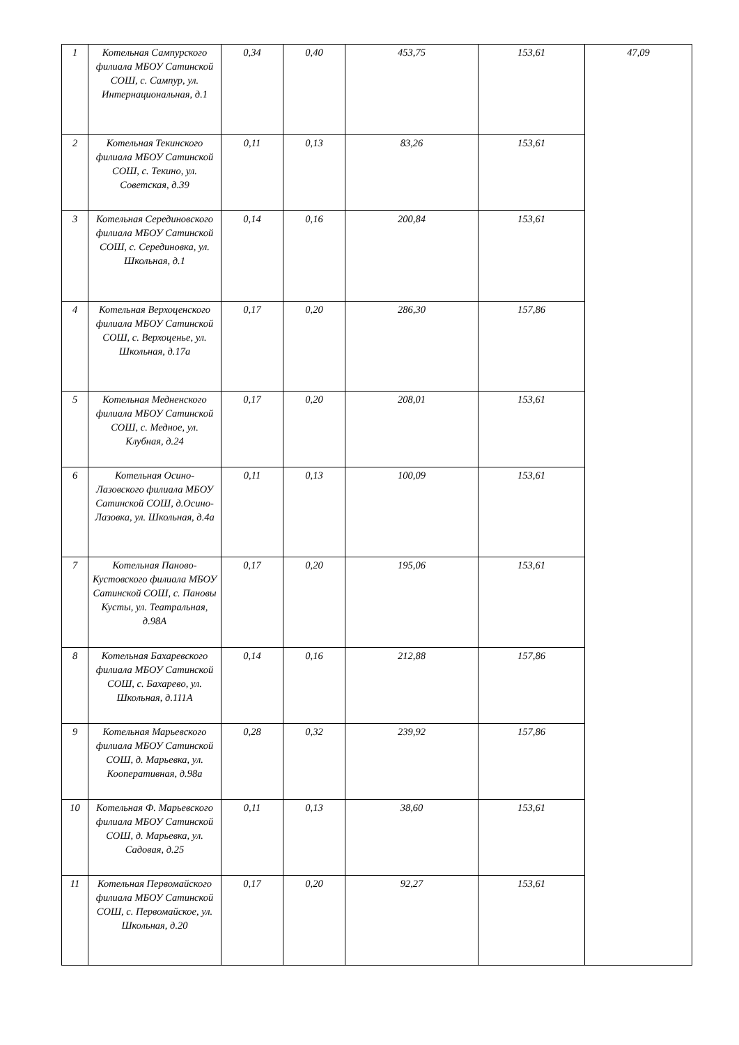| 1 | Котельная Сампурского филиала МБОУ Сатинской СОШ, с. Сампур, ул. Интернациональная, д.1 | 0,34 | 0,40 | 453,75 | 153,61 | 47,09 |
| 2 | Котельная Текинского филиала МБОУ Сатинской СОШ, с. Текино, ул. Советская, д.39 | 0,11 | 0,13 | 83,26 | 153,61 | |
| 3 | Котельная Серединовского филиала МБОУ Сатинской СОШ, с. Серединовка, ул. Школьная, д.1 | 0,14 | 0,16 | 200,84 | 153,61 | |
| 4 | Котельная Верхоценского филиала МБОУ Сатинской СОШ, с. Верхоценье, ул. Школьная, д.17а | 0,17 | 0,20 | 286,30 | 157,86 | |
| 5 | Котельная Медненского филиала МБОУ Сатинской СОШ, с. Медное, ул. Клубная, д.24 | 0,17 | 0,20 | 208,01 | 153,61 | |
| 6 | Котельная Осино-Лазовского филиала МБОУ Сатинской СОШ, д.Осино-Лазовка, ул. Школьная, д.4а | 0,11 | 0,13 | 100,09 | 153,61 | |
| 7 | Котельная Паново-Кустовского филиала МБОУ Сатинской СОШ, с. Пановы Кусты, ул. Театральная, д.98А | 0,17 | 0,20 | 195,06 | 153,61 | |
| 8 | Котельная Бахаревского филиала МБОУ Сатинской СОШ, с. Бахарево, ул. Школьная, д.111А | 0,14 | 0,16 | 212,88 | 157,86 | |
| 9 | Котельная Марьевского филиала МБОУ Сатинской СОШ, д. Марьевка, ул. Кооперативная, д.98а | 0,28 | 0,32 | 239,92 | 157,86 | |
| 10 | Котельная Ф. Марьевского филиала МБОУ Сатинской СОШ, д. Марьевка, ул. Садовая, д.25 | 0,11 | 0,13 | 38,60 | 153,61 | |
| 11 | Котельная Первомайского филиала МБОУ Сатинской СОШ, с. Первомайское, ул. Школьная, д.20 | 0,17 | 0,20 | 92,27 | 153,61 | |